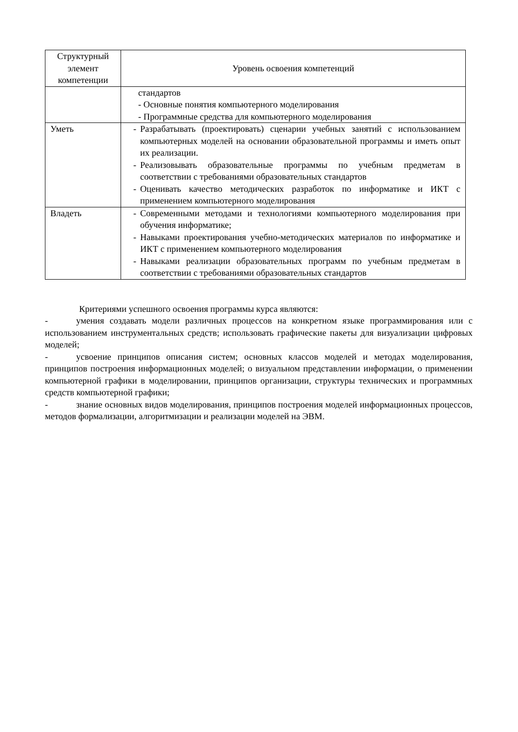| Структурный элемент компетенции | Уровень освоения компетенций |
| --- | --- |
| | стандартов - Основные понятия компьютерного моделирования - Программные средства для компьютерного моделирования |
| Уметь | - Разрабатывать (проектировать) сценарии учебных занятий с использованием компьютерных моделей на основании образовательной программы и иметь опыт их реализации. - Реализовывать образовательные программы по учебным предметам в соответствии с требованиями образовательных стандартов - Оценивать качество методических разработок по информатике и ИКТ с применением компьютерного моделирования |
| Владеть | - Современными методами и технологиями компьютерного моделирования при обучения информатике; - Навыками проектирования учебно-методических материалов по информатике и ИКТ с применением компьютерного моделирования - Навыками реализации образовательных программ по учебным предметам в соответствии с требованиями образовательных стандартов |
Критериями успешного освоения программы курса являются:
- умения создавать модели различных процессов на конкретном языке программирования или с использованием инструментальных средств; использовать графические пакеты для визуализации цифровых моделей;
- усвоение принципов описания систем; основных классов моделей и методах моделирования, принципов построения информационных моделей; о визуальном представлении информации, о применении компьютерной графики в моделировании, принципов организации, структуры технических и программных средств компьютерной графики;
- знание основных видов моделирования, принципов построения моделей информационных процессов, методов формализации, алгоритмизации и реализации моделей на ЭВМ.